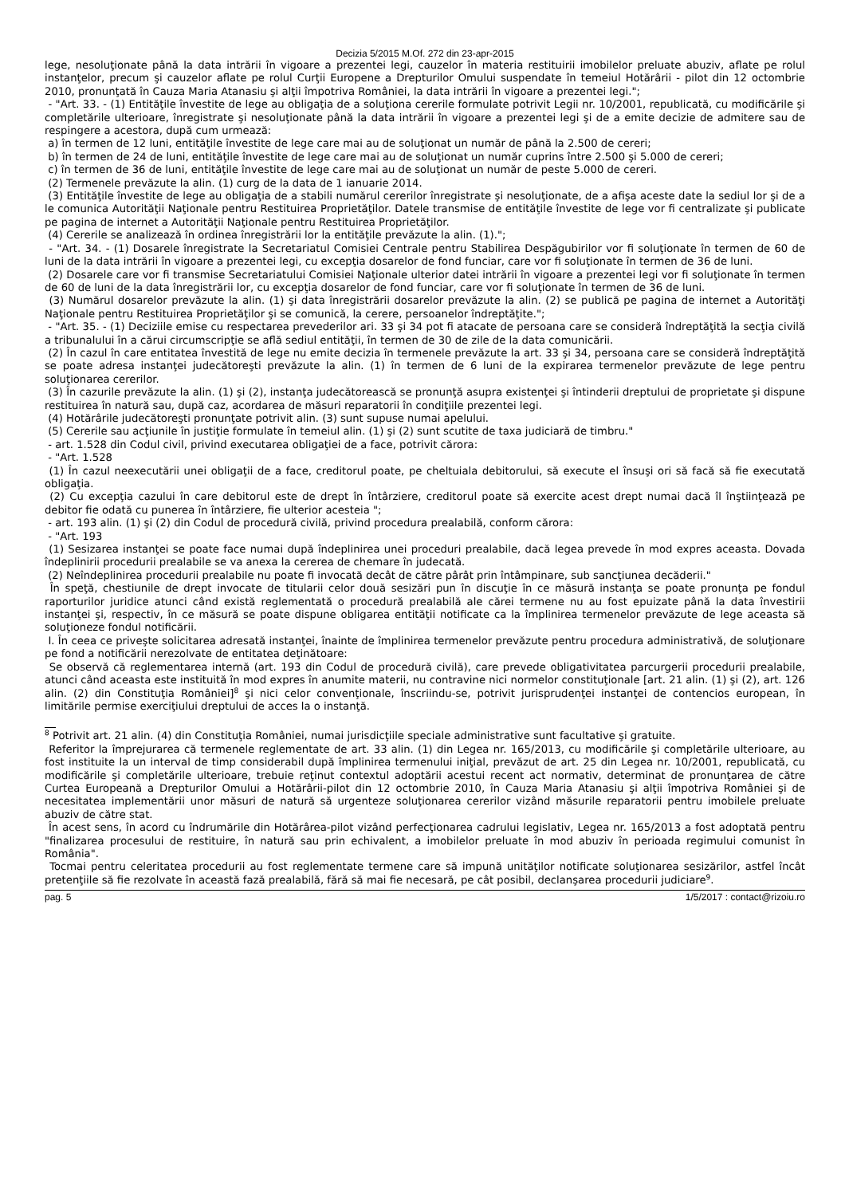Decizia 5/2015 M.Of. 272 din 23-apr-2015
lege, nesoluţionate până la data intrării în vigoare a prezentei legi, cauzelor în materia restituirii imobilelor preluate abuziv, aflate pe rolul instanţelor, precum şi cauzelor aflate pe rolul Curţii Europene a Drepturilor Omului suspendate în temeiul Hotărârii - pilot din 12 octombrie 2010, pronunţată în Cauza Maria Atanasiu şi alţii împotriva României, la data intrării în vigoare a prezentei legi.";
- "Art. 33. - (1) Entităţile învestite de lege au obligaţia de a soluţiona cererile formulate potrivit Legii nr. 10/2001, republicată, cu modificările şi completările ulterioare, înregistrate şi nesoluţionate până la data intrării în vigoare a prezentei legi şi de a emite decizie de admitere sau de respingere a acestora, după cum urmează:
a) în termen de 12 luni, entităţile învestite de lege care mai au de soluţionat un număr de până la 2.500 de cereri;
b) în termen de 24 de luni, entităţile învestite de lege care mai au de soluţionat un număr cuprins între 2.500 şi 5.000 de cereri;
c) în termen de 36 de luni, entităţile învestite de lege care mai au de soluţionat un număr de peste 5.000 de cereri.
(2) Termenele prevăzute la alin. (1) curg de la data de 1 ianuarie 2014.
(3) Entităţile învestite de lege au obligaţia de a stabili numărul cererilor înregistrate şi nesoluţionate, de a afişa aceste date la sediul lor şi de a le comunica Autorităţii Naţionale pentru Restituirea Proprietăţilor. Datele transmise de entităţile învestite de lege vor fi centralizate şi publicate pe pagina de internet a Autorităţii Naţionale pentru Restituirea Proprietăţilor.
(4) Cererile se analizează în ordinea înregistrării lor la entităţile prevăzute la alin. (1).";
- "Art. 34. - (1) Dosarele înregistrate la Secretariatul Comisiei Centrale pentru Stabilirea Despăgubirilor vor fi soluţionate în termen de 60 de luni de la data intrării în vigoare a prezentei legi, cu excepţia dosarelor de fond funciar, care vor fi soluţionate în termen de 36 de luni.
(2) Dosarele care vor fi transmise Secretariatului Comisiei Naţionale ulterior datei intrării în vigoare a prezentei legi vor fi soluţionate în termen de 60 de luni de la data înregistrării lor, cu excepţia dosarelor de fond funciar, care vor fi soluţionate în termen de 36 de luni.
(3) Numărul dosarelor prevăzute la alin. (1) şi data înregistrării dosarelor prevăzute la alin. (2) se publică pe pagina de internet a Autorităţi Naţionale pentru Restituirea Proprietăţilor şi se comunică, la cerere, persoanelor îndreptăţite.";
- "Art. 35. - (1) Deciziile emise cu respectarea prevederilor ari. 33 şi 34 pot fi atacate de persoana care se consideră îndreptăţită la secţia civilă a tribunalului în a cărui circumscripţie se află sediul entităţii, în termen de 30 de zile de la data comunicării.
(2) În cazul în care entitatea învestită de lege nu emite decizia în termenele prevăzute la art. 33 şi 34, persoana care se consideră îndreptăţită se poate adresa instanţei judecătoreşti prevăzute la alin. (1) în termen de 6 luni de la expirarea termenelor prevăzute de lege pentru soluţionarea cererilor.
(3) În cazurile prevăzute la alin. (1) şi (2), instanţa judecătorească se pronunţă asupra existenţei şi întinderii dreptului de proprietate şi dispune restituirea în natură sau, după caz, acordarea de măsuri reparatorii în condiţiile prezentei legi.
(4) Hotărârile judecătoreşti pronunţate potrivit alin. (3) sunt supuse numai apelului.
(5) Cererile sau acţiunile în justiţie formulate în temeiul alin. (1) şi (2) sunt scutite de taxa judiciară de timbru."
- art. 1.528 din Codul civil, privind executarea obligaţiei de a face, potrivit cărora:
- "Art. 1.528
(1) În cazul neexecutării unei obligaţii de a face, creditorul poate, pe cheltuiala debitorului, să execute el însuşi ori să facă să fie executată obligaţia.
(2) Cu excepţia cazului în care debitorul este de drept în întârziere, creditorul poate să exercite acest drept numai dacă îl înştiinţează pe debitor fie odată cu punerea în întârziere, fie ulterior acesteia ";
- art. 193 alin. (1) şi (2) din Codul de procedură civilă, privind procedura prealabilă, conform cărora:
- "Art. 193
(1) Sesizarea instanţei se poate face numai după îndeplinirea unei proceduri prealabile, dacă legea prevede în mod expres aceasta. Dovada îndeplinirii procedurii prealabile se va anexa la cererea de chemare în judecată.
(2) Neîndeplinirea procedurii prealabile nu poate fi invocată decât de către pârât prin întâmpinare, sub sancţiunea decăderii."
În speţă, chestiunile de drept invocate de titularii celor două sesizări pun în discuţie în ce măsură instanţa se poate pronunţa pe fondul raporturilor juridice atunci când există reglementată o procedură prealabilă ale cărei termene nu au fost epuizate până la data învestirii instanţei şi, respectiv, în ce măsură se poate dispune obligarea entităţii notificate ca la împlinirea termenelor prevăzute de lege aceasta să soluţioneze fondul notificării.
I. În ceea ce priveşte solicitarea adresată instanţei, înainte de împlinirea termenelor prevăzute pentru procedura administrativă, de soluţionare pe fond a notificării nerezolvate de entitatea deţinătoare:
Se observă că reglementarea internă (art. 193 din Codul de procedură civilă), care prevede obligativitatea parcurgerii procedurii prealabile, atunci când aceasta este instituită în mod expres în anumite materii, nu contravine nici normelor constituţionale [art. 21 alin. (1) şi (2), art. 126 alin. (2) din Constituţia României]<sup>8</sup> şi nici celor convenţionale, înscriindu-se, potrivit jurisprudenţei instanţei de contencios european, în limitările permise exerciţiului dreptului de acces la o instanţă.
<sup>8</sup> Potrivit art. 21 alin. (4) din Constituţia României, numai jurisdicţiile speciale administrative sunt facultative şi gratuite.
Referitor la împrejurarea că termenele reglementate de art. 33 alin. (1) din Legea nr. 165/2013, cu modificările şi completările ulterioare, au fost instituite la un interval de timp considerabil după împlinirea termenului iniţial, prevăzut de art. 25 din Legea nr. 10/2001, republicată, cu modificările şi completările ulterioare, trebuie reţinut contextul adoptării acestui recent act normativ, determinat de pronunţarea de către Curtea Europeană a Drepturilor Omului a Hotărârii-pilot din 12 octombrie 2010, în Cauza Maria Atanasiu şi alţii împotriva României şi de necesitatea implementării unor măsuri de natură să urgenteze soluţionarea cererilor vizând măsurile reparatorii pentru imobilele preluate abuziv de către stat.
În acest sens, în acord cu îndrumările din Hotărârea-pilot vizând perfecţionarea cadrului legislativ, Legea nr. 165/2013 a fost adoptată pentru "finalizarea procesului de restituire, în natură sau prin echivalent, a imobilelor preluate în mod abuziv în perioada regimului comunist în România".
Tocmai pentru celeritatea procedurii au fost reglementate termene care să impună unităţilor notificate soluţionarea sesizărilor, astfel încât pretenţiile să fie rezolvate în această fază prealabilă, fără să mai fie necesară, pe cât posibil, declanşarea procedurii judiciare<sup>9</sup>.
pag. 5 1/5/2017 : contact@rizoiu.ro